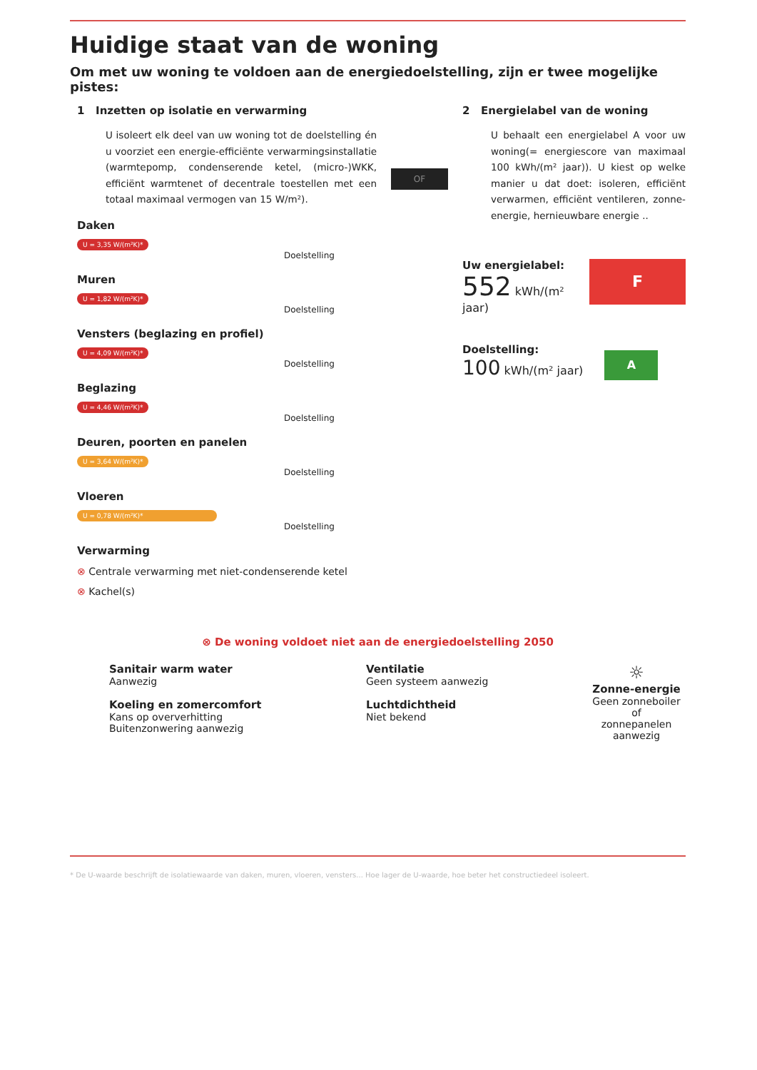Huidige staat van de woning
Om met uw woning te voldoen aan de energiedoelstelling, zijn er twee mogelijke pistes:
1 Inzetten op isolatie en verwarming
U isoleert elk deel van uw woning tot de doelstelling én u voorziet een energie-efficiënte verwarmingsinstallatie (warmtepomp, condenserende ketel, (micro-)WKK, efficiënt warmtenet of decentrale toestellen met een totaal maximaal vermogen van 15 W/m²).
Daken
U = 3,35 W/(m²K)*
Doelstelling
Muren
U = 1,82 W/(m²K)*
Doelstelling
Vensters (beglazing en profiel)
U = 4,09 W/(m²K)*
Doelstelling
Beglazing
U = 4,46 W/(m²K)*
Doelstelling
Deuren, poorten en panelen
U = 3,64 W/(m²K)*
Doelstelling
Vloeren
U = 0,78 W/(m²K)*
Doelstelling
Verwarming
⊗ Centrale verwarming met niet-condenserende ketel
⊗ Kachel(s)
OF
2 Energielabel van de woning
U behaalt een energielabel A voor uw woning(= energiescore van maximaal 100 kWh/(m² jaar)). U kiest op welke manier u dat doet: isoleren, efficiënt verwarmen, efficiënt ventileren, zonne-energie, hernieuwbare energie ..
Uw energielabel:
552 kWh/(m² jaar)
F
Doelstelling:
100 kWh/(m² jaar)
A
⊗ De woning voldoet niet aan de energiedoelstelling 2050
Sanitair warm water
Aanwezig
Koeling en zomercomfort
Kans op oververhitting
Buitenzonwering aanwezig
Ventilatie
Geen systeem aanwezig
Luchtdichtheid
Niet bekend
☼
Zonne-energie
Geen zonneboiler of
zonnepanelen aanwezig
* De U-waarde beschrijft de isolatiewaarde van daken, muren, vloeren, vensters... Hoe lager de U-waarde, hoe beter het constructiedeel isoleert.